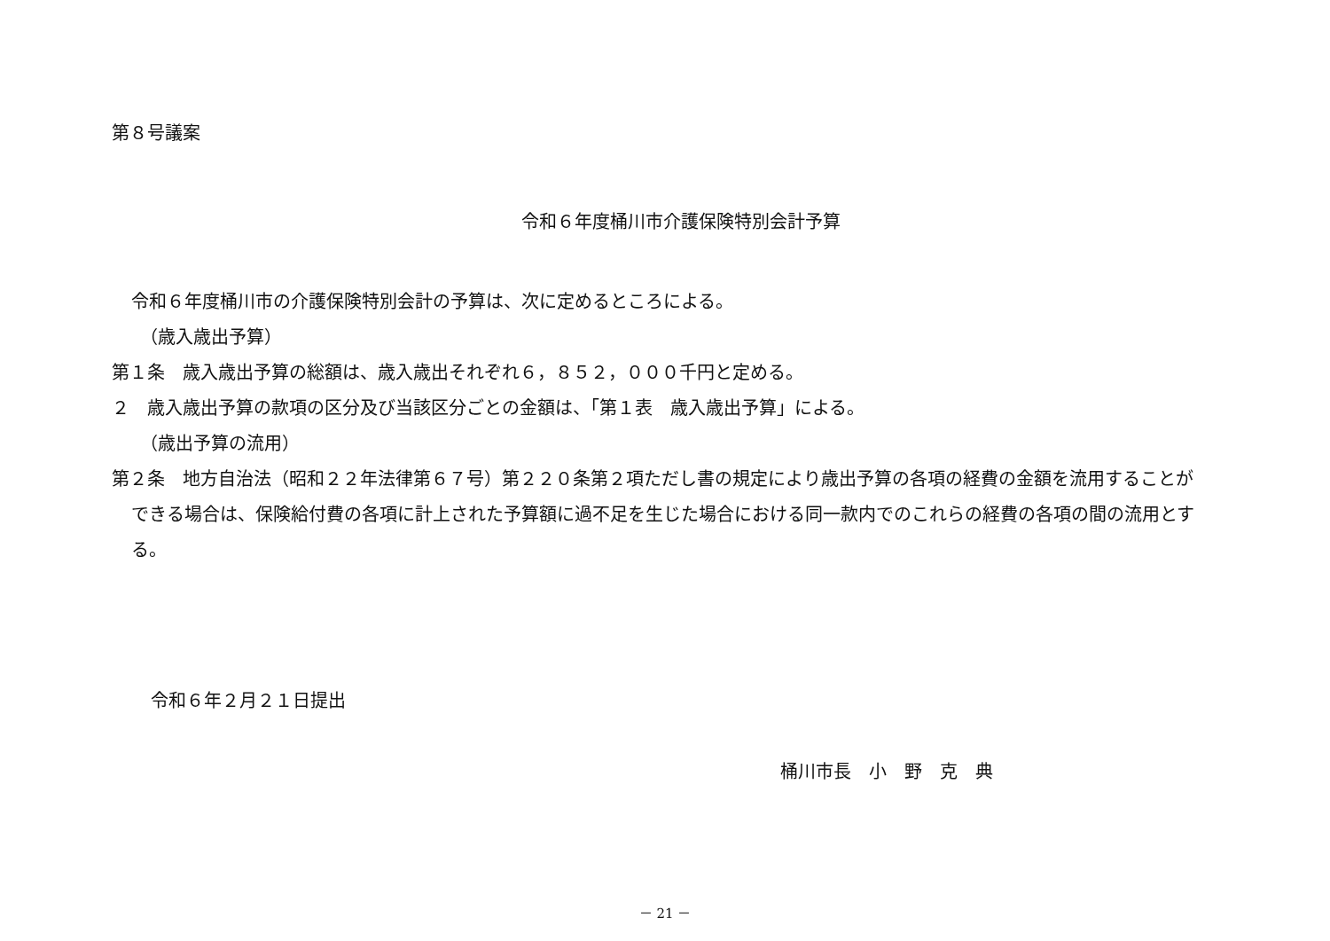第８号議案
令和６年度桶川市介護保険特別会計予算
令和６年度桶川市の介護保険特別会計の予算は、次に定めるところによる。
（歳入歳出予算）
第１条　歳入歳出予算の総額は、歳入歳出それぞれ６，８５２，０００千円と定める。
２　歳入歳出予算の款項の区分及び当該区分ごとの金額は、「第１表　歳入歳出予算」による。
（歳出予算の流用）
第２条　地方自治法（昭和２２年法律第６７号）第２２０条第２項ただし書の規定により歳出予算の各項の経費の金額を流用することができる場合は、保険給付費の各項に計上された予算額に過不足を生じた場合における同一款内でのこれらの経費の各項の間の流用とする。
令和６年２月２１日提出
桶川市長　小　野　克　典
－ 21 －